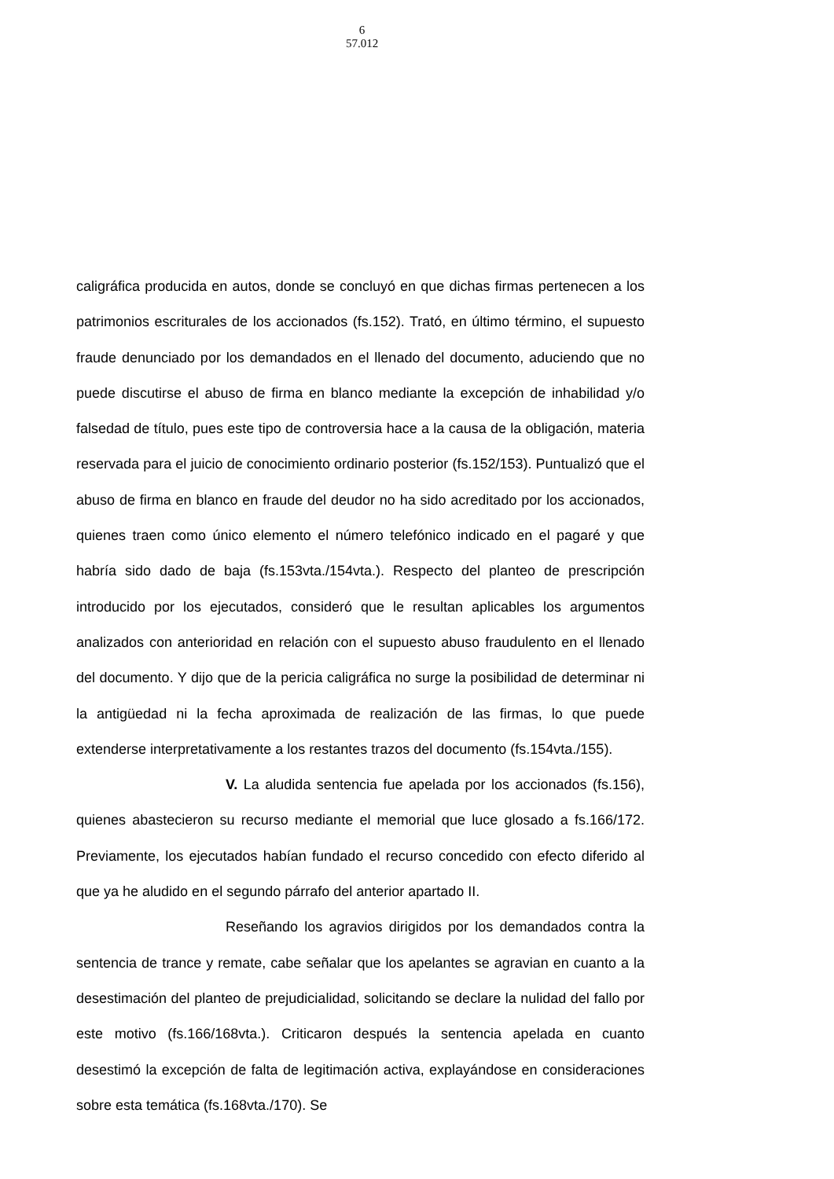6
57.012
caligráfica producida en autos, donde se concluyó en que dichas firmas pertenecen a los patrimonios escriturales de los accionados (fs.152). Trató, en último término, el supuesto fraude denunciado por los demandados en el llenado del documento, aduciendo que no puede discutirse el abuso de firma en blanco mediante la excepción de inhabilidad y/o falsedad de título, pues este tipo de controversia hace a la causa de la obligación, materia reservada para el juicio de conocimiento ordinario posterior (fs.152/153). Puntualizó que el abuso de firma en blanco en fraude del deudor no ha sido acreditado por los accionados, quienes traen como único elemento el número telefónico indicado en el pagaré y que habría sido dado de baja (fs.153vta./154vta.). Respecto del planteo de prescripción introducido por los ejecutados, consideró que le resultan aplicables los argumentos analizados con anterioridad en relación con el supuesto abuso fraudulento en el llenado del documento. Y dijo que de la pericia caligráfica no surge la posibilidad de determinar ni la antigüedad ni la fecha aproximada de realización de las firmas, lo que puede extenderse interpretativamente a los restantes trazos del documento (fs.154vta./155).
V. La aludida sentencia fue apelada por los accionados (fs.156), quienes abastecieron su recurso mediante el memorial que luce glosado a fs.166/172. Previamente, los ejecutados habían fundado el recurso concedido con efecto diferido al que ya he aludido en el segundo párrafo del anterior apartado II.
Reseñando los agravios dirigidos por los demandados contra la sentencia de trance y remate, cabe señalar que los apelantes se agravian en cuanto a la desestimación del planteo de prejudicialidad, solicitando se declare la nulidad del fallo por este motivo (fs.166/168vta.). Criticaron después la sentencia apelada en cuanto desestimó la excepción de falta de legitimación activa, explayándose en consideraciones sobre esta temática (fs.168vta./170). Se